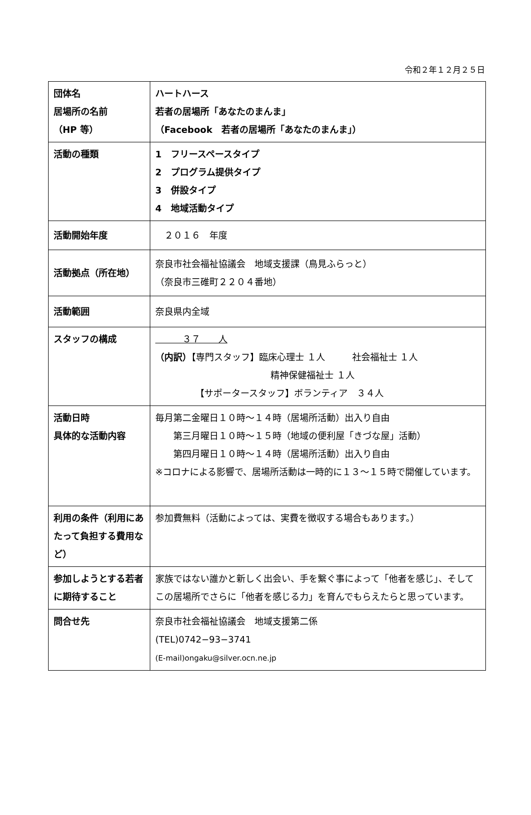令和２年１２月２５日
| 団体名 居場所の名前 （HP 等） | ハートハース 若者の居場所「あなたのまんま」 （Facebook 若者の居場所「あなたのまんま」） |
| 活動の種類 | 1 フリースペースタイプ 2 プログラム提供タイプ 3 併設タイプ 4 地域活動タイプ |
| 活動開始年度 | ２０１６ 年度 |
| 活動拠点（所在地） | 奈良市社会福祉協議会 地域支援課（鳥見ふらっと） （奈良市三碓町２２０４番地） |
| 活動範囲 | 奈良県内全域 |
| スタッフの構成 | ３７ 人 （内訳） 【専門スタッフ】臨床心理士 １人 社会福祉士 １人 精神保健福祉士 １人 【サポータースタッフ】ボランティア ３４人 |
| 活動日時 具体的な活動内容 | 毎月第二金曜日１０時～１４時（居場所活動）出入り自由 第三月曜日１０時～１５時（地域の便利屋「きづな屋」活動） 第四月曜日１０時～１４時（居場所活動）出入り自由 ※コロナによる影響で、居場所活動は一時的に１３～１５時で開催しています。 |
| 利用の条件（利用にあたって負担する費用など） | 参加費無料（活動によっては、実費を徴収する場合もあります。） |
| 参加しようとする若者に期待すること | 家族ではない誰かと新しく出会い、手を繋ぐ事によって「他者を感じ」、そしてこの居場所でさらに「他者を感じる力」を育んでもらえたらと思っています。 |
| 問合せ先 | 奈良市社会福祉協議会 地域支援第二係 (TEL)0742−93−3741 (E-mail)ongaku@silver.ocn.ne.jp |